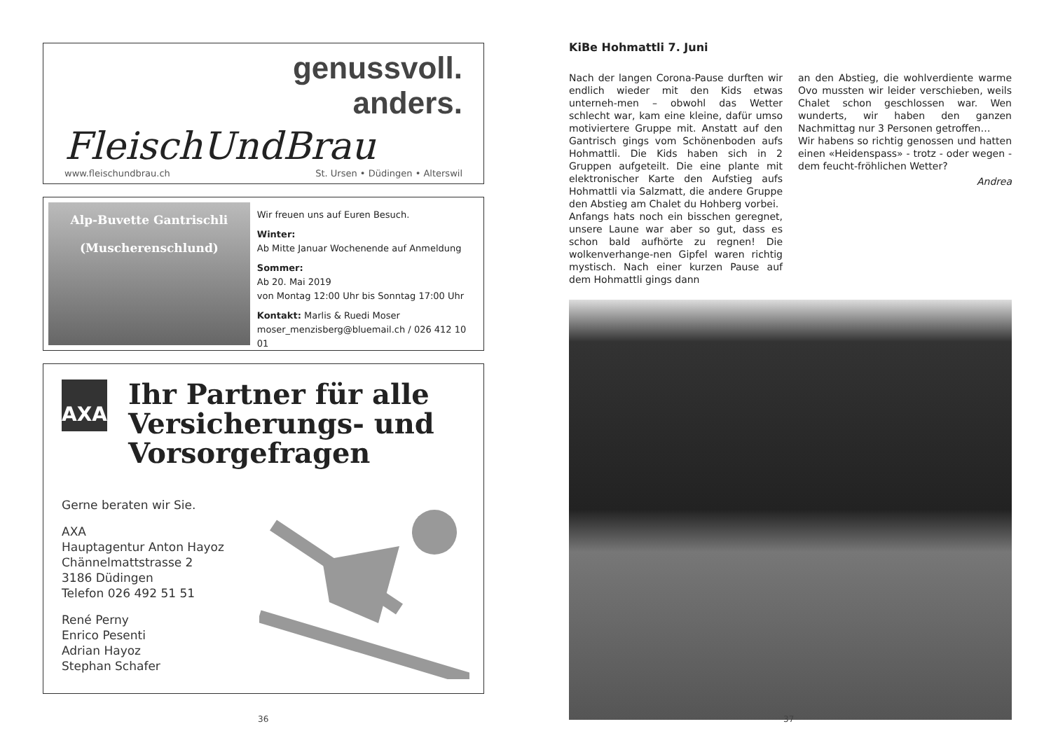genussvoll.
anders.
FleischUndBrau
www.fleischundbrau.ch St. Ursen • Düdingen • Alterswil
Alp-Buvette Gantrischli
(Muscherenschlund)
Wir freuen uns auf Euren Besuch.
Winter:
Ab Mitte Januar Wochenende auf Anmeldung
Sommer:
Ab 20. Mai 2019
von Montag 12:00 Uhr bis Sonntag 17:00 Uhr
Kontakt: Marlis & Ruedi Moser
moser_menzisberg@bluemail.ch / 026 412 10 01
AXA
Ihr Partner für alle Versicherungs- und Vorsorgefragen
Gerne beraten wir Sie.
AXA
Hauptagentur Anton Hayoz
Chännelmattstrasse 2
3186 Düdingen
Telefon 026 492 51 51
René Perny
Enrico Pesenti
Adrian Hayoz
Stephan Schafer
36
KiBe Hohmattli 7. Juni
Nach der langen Corona-Pause durften wir endlich wieder mit den Kids etwas unterneh-men – obwohl das Wetter schlecht war, kam eine kleine, dafür umso motiviertere Gruppe mit. Anstatt auf den Gantrisch gings vom Schönenboden aufs Hohmattli. Die Kids haben sich in 2 Gruppen aufgeteilt. Die eine plante mit elektronischer Karte den Aufstieg aufs Hohmattli via Salzmatt, die andere Gruppe den Abstieg am Chalet du Hohberg vorbei.
Anfangs hats noch ein bisschen geregnet, unsere Laune war aber so gut, dass es schon bald aufhörte zu regnen! Die wolkenverhange-nen Gipfel waren richtig mystisch. Nach einer kurzen Pause auf dem Hohmattli gings dann
an den Abstieg, die wohlverdiente warme Ovo mussten wir leider verschieben, weils Chalet schon geschlossen war. Wen wunderts, wir haben den ganzen Nachmittag nur 3 Personen getroffen…
Wir habens so richtig genossen und hatten einen «Heidenspass» - trotz - oder wegen - dem feucht-fröhlichen Wetter?
Andrea
37